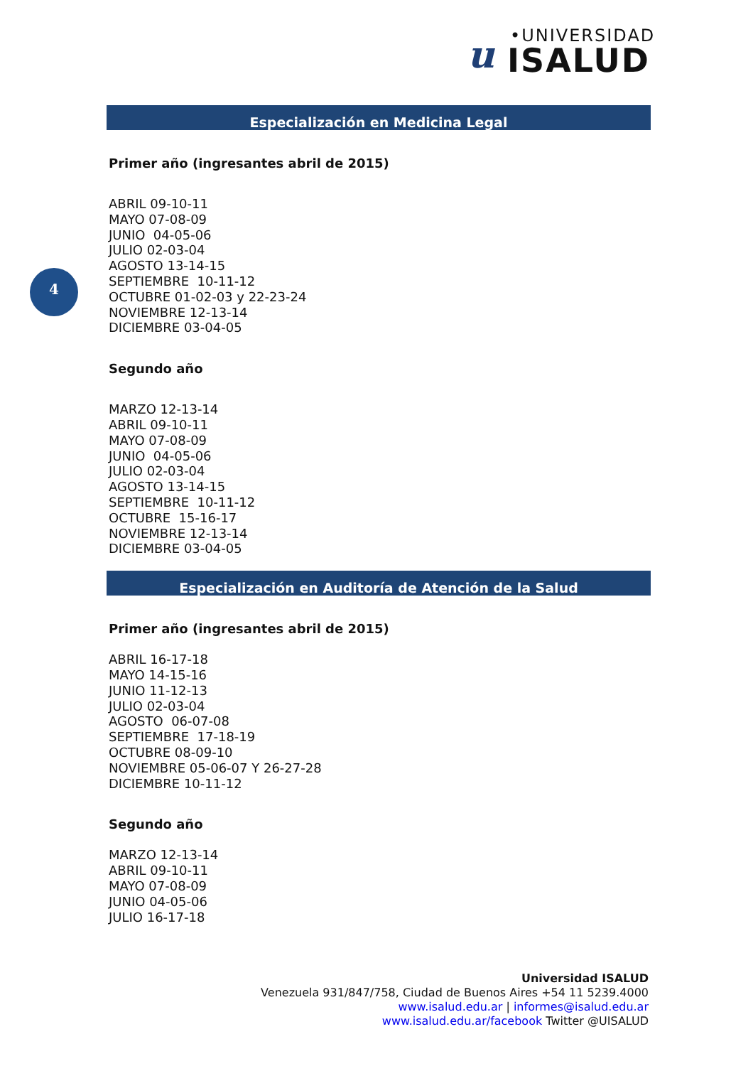u •UNIVERSIDAD
ISALUD
4
Especialización en Medicina Legal
Primer año (ingresantes abril de 2015)
ABRIL 09-10-11
MAYO 07-08-09
JUNIO 04-05-06
JULIO 02-03-04
AGOSTO 13-14-15
SEPTIEMBRE 10-11-12
OCTUBRE 01-02-03 y 22-23-24
NOVIEMBRE 12-13-14
DICIEMBRE 03-04-05
Segundo año
MARZO 12-13-14
ABRIL 09-10-11
MAYO 07-08-09
JUNIO 04-05-06
JULIO 02-03-04
AGOSTO 13-14-15
SEPTIEMBRE 10-11-12
OCTUBRE 15-16-17
NOVIEMBRE 12-13-14
DICIEMBRE 03-04-05
Especialización en Auditoría de Atención de la Salud
Primer año (ingresantes abril de 2015)
ABRIL 16-17-18
MAYO 14-15-16
JUNIO 11-12-13
JULIO 02-03-04
AGOSTO 06-07-08
SEPTIEMBRE 17-18-19
OCTUBRE 08-09-10
NOVIEMBRE 05-06-07 Y 26-27-28
DICIEMBRE 10-11-12
Segundo año
MARZO 12-13-14
ABRIL 09-10-11
MAYO 07-08-09
JUNIO 04-05-06
JULIO 16-17-18
Universidad ISALUD
Venezuela 931/847/758, Ciudad de Buenos Aires +54 11 5239.4000
www.isalud.edu.ar | informes@isalud.edu.ar
www.isalud.edu.ar/facebook Twitter @UISALUD